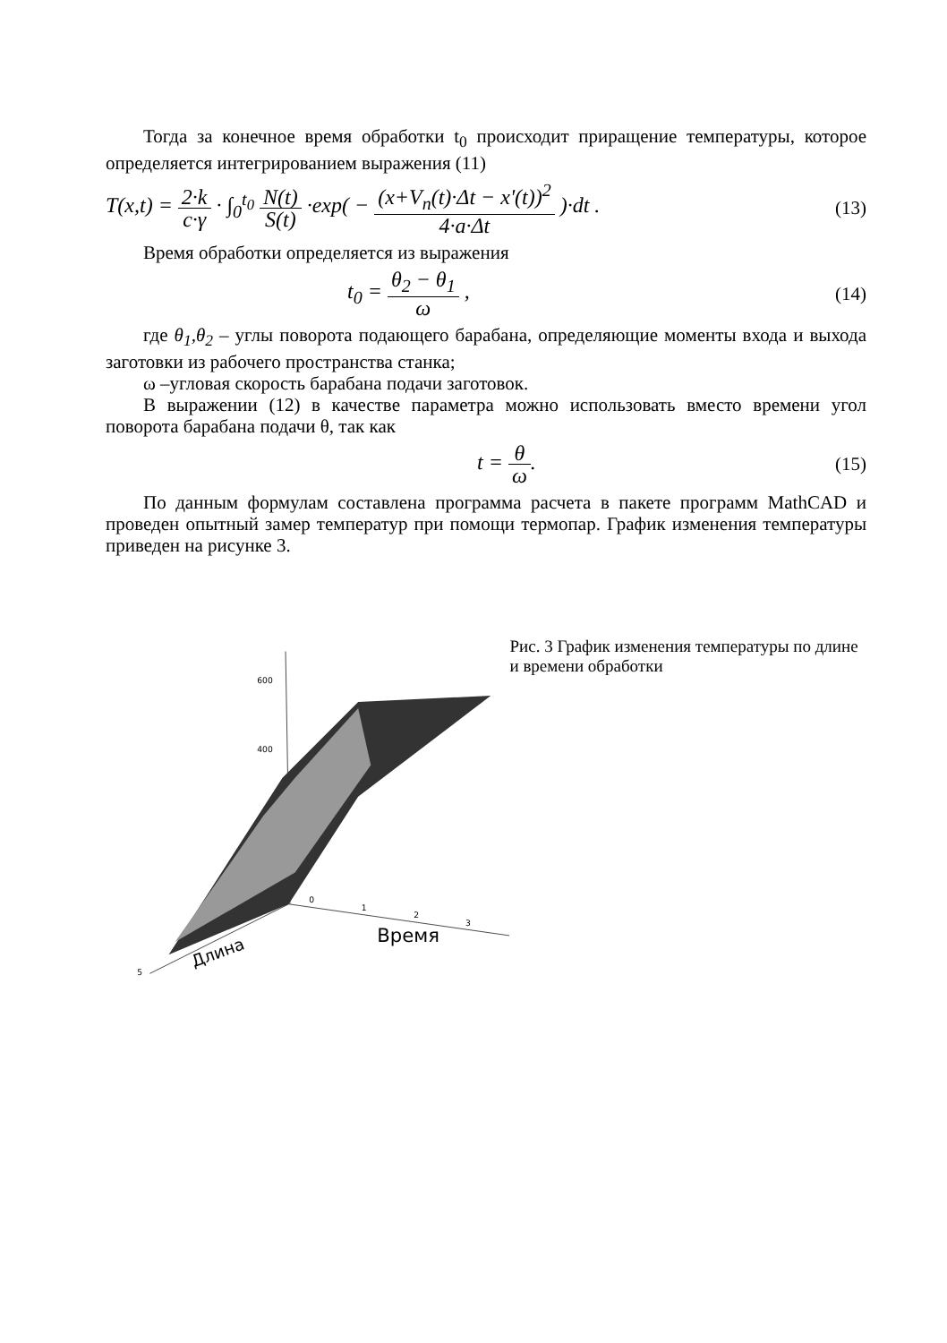Тогда за конечное время обработки t<sub>0</sub> происходит приращение температуры, которое определяется интегрированием выражения (11)
T(x,t) = 2·k c·γ · ∫<sub>0</sub><sup>t<sub>0</sub></sup> N(t) S(t) ·exp( − (x+V<sub>n</sub>(t)·Δt − x'(t))<sup>2</sup> 4·a·Δt )·dt .
(13)
Время обработки определяется из выражения
t<sub>0</sub> = θ<sub>2</sub> − θ<sub>1</sub> ω , (14)
где θ<sub>1</sub>,θ<sub>2</sub> – углы поворота подающего барабана, определяющие моменты входа и выхода заготовки из рабочего пространства станка;
ω –угловая скорость барабана подачи заготовок.
В выражении (12) в качестве параметра можно использовать вместо времени угол поворота барабана подачи θ, так как
t = θ ω. (15)
По данным формулам составлена программа расчета в пакете программ MathCAD и проведен опытный замер температур при помощи термопар. График изменения температуры приведен на рисунке 3.
600
400
0
1
2
3
Время
5
Длина
Рис. 3 График изменения температуры по длине и времени обработки